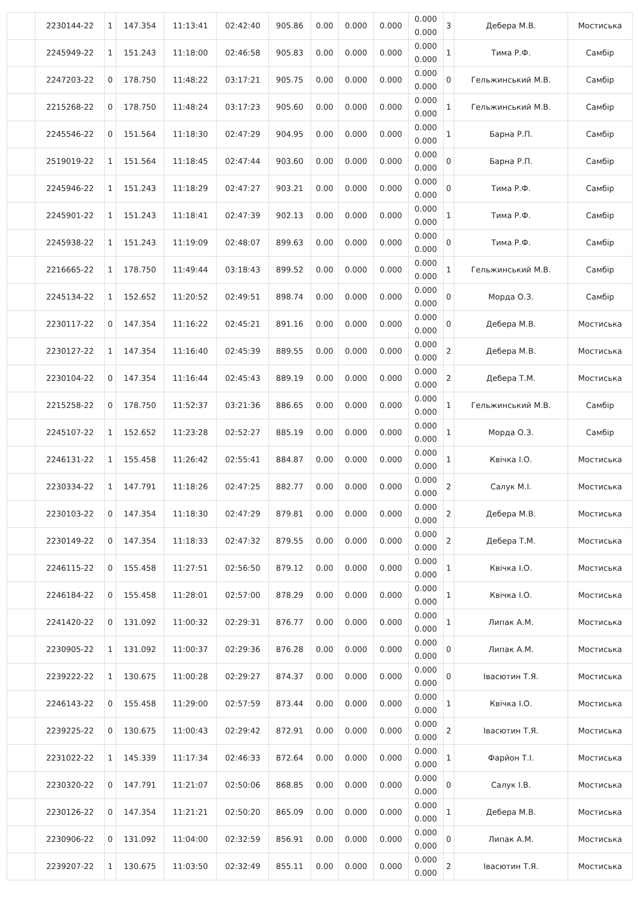| | 2230144-22 | 1 | 147.354 | 11:13:41 | 02:42:40 | 905.86 | 0.00 | 0.000 | 0.000 | 0.000 0.000 | 3 | Дебера М.В. | Мостиська |
| | 2245949-22 | 1 | 151.243 | 11:18:00 | 02:46:58 | 905.83 | 0.00 | 0.000 | 0.000 | 0.000 0.000 | 1 | Тима Р.Ф. | Самбір |
| | 2247203-22 | 0 | 178.750 | 11:48:22 | 03:17:21 | 905.75 | 0.00 | 0.000 | 0.000 | 0.000 0.000 | 0 | Гельжинський М.В. | Самбір |
| | 2215268-22 | 0 | 178.750 | 11:48:24 | 03:17:23 | 905.60 | 0.00 | 0.000 | 0.000 | 0.000 0.000 | 1 | Гельжинський М.В. | Самбір |
| | 2245546-22 | 0 | 151.564 | 11:18:30 | 02:47:29 | 904.95 | 0.00 | 0.000 | 0.000 | 0.000 0.000 | 1 | Барна Р.П. | Самбір |
| | 2519019-22 | 1 | 151.564 | 11:18:45 | 02:47:44 | 903.60 | 0.00 | 0.000 | 0.000 | 0.000 0.000 | 0 | Барна Р.П. | Самбір |
| | 2245946-22 | 1 | 151.243 | 11:18:29 | 02:47:27 | 903.21 | 0.00 | 0.000 | 0.000 | 0.000 0.000 | 0 | Тима Р.Ф. | Самбір |
| | 2245901-22 | 1 | 151.243 | 11:18:41 | 02:47:39 | 902.13 | 0.00 | 0.000 | 0.000 | 0.000 0.000 | 1 | Тима Р.Ф. | Самбір |
| | 2245938-22 | 1 | 151.243 | 11:19:09 | 02:48:07 | 899.63 | 0.00 | 0.000 | 0.000 | 0.000 0.000 | 0 | Тима Р.Ф. | Самбір |
| | 2216665-22 | 1 | 178.750 | 11:49:44 | 03:18:43 | 899.52 | 0.00 | 0.000 | 0.000 | 0.000 0.000 | 1 | Гельжинський М.В. | Самбір |
| | 2245134-22 | 1 | 152.652 | 11:20:52 | 02:49:51 | 898.74 | 0.00 | 0.000 | 0.000 | 0.000 0.000 | 0 | Морда О.З. | Самбір |
| | 2230117-22 | 0 | 147.354 | 11:16:22 | 02:45:21 | 891.16 | 0.00 | 0.000 | 0.000 | 0.000 0.000 | 0 | Дебера М.В. | Мостиська |
| | 2230127-22 | 1 | 147.354 | 11:16:40 | 02:45:39 | 889.55 | 0.00 | 0.000 | 0.000 | 0.000 0.000 | 2 | Дебера М.В. | Мостиська |
| | 2230104-22 | 0 | 147.354 | 11:16:44 | 02:45:43 | 889.19 | 0.00 | 0.000 | 0.000 | 0.000 0.000 | 2 | Дебера Т.М. | Мостиська |
| | 2215258-22 | 0 | 178.750 | 11:52:37 | 03:21:36 | 886.65 | 0.00 | 0.000 | 0.000 | 0.000 0.000 | 1 | Гельжинський М.В. | Самбір |
| | 2245107-22 | 1 | 152.652 | 11:23:28 | 02:52:27 | 885.19 | 0.00 | 0.000 | 0.000 | 0.000 0.000 | 1 | Морда О.З. | Самбір |
| | 2246131-22 | 1 | 155.458 | 11:26:42 | 02:55:41 | 884.87 | 0.00 | 0.000 | 0.000 | 0.000 0.000 | 1 | Квічка І.О. | Мостиська |
| | 2230334-22 | 1 | 147.791 | 11:18:26 | 02:47:25 | 882.77 | 0.00 | 0.000 | 0.000 | 0.000 0.000 | 2 | Салук М.І. | Мостиська |
| | 2230103-22 | 0 | 147.354 | 11:18:30 | 02:47:29 | 879.81 | 0.00 | 0.000 | 0.000 | 0.000 0.000 | 2 | Дебера М.В. | Мостиська |
| | 2230149-22 | 0 | 147.354 | 11:18:33 | 02:47:32 | 879.55 | 0.00 | 0.000 | 0.000 | 0.000 0.000 | 2 | Дебера Т.М. | Мостиська |
| | 2246115-22 | 0 | 155.458 | 11:27:51 | 02:56:50 | 879.12 | 0.00 | 0.000 | 0.000 | 0.000 0.000 | 1 | Квічка І.О. | Мостиська |
| | 2246184-22 | 0 | 155.458 | 11:28:01 | 02:57:00 | 878.29 | 0.00 | 0.000 | 0.000 | 0.000 0.000 | 1 | Квічка І.О. | Мостиська |
| | 2241420-22 | 0 | 131.092 | 11:00:32 | 02:29:31 | 876.77 | 0.00 | 0.000 | 0.000 | 0.000 0.000 | 1 | Липак А.М. | Мостиська |
| | 2230905-22 | 1 | 131.092 | 11:00:37 | 02:29:36 | 876.28 | 0.00 | 0.000 | 0.000 | 0.000 0.000 | 0 | Липак А.М. | Мостиська |
| | 2239222-22 | 1 | 130.675 | 11:00:28 | 02:29:27 | 874.37 | 0.00 | 0.000 | 0.000 | 0.000 0.000 | 0 | Івасютин Т.Я. | Мостиська |
| | 2246143-22 | 0 | 155.458 | 11:29:00 | 02:57:59 | 873.44 | 0.00 | 0.000 | 0.000 | 0.000 0.000 | 1 | Квічка І.О. | Мостиська |
| | 2239225-22 | 0 | 130.675 | 11:00:43 | 02:29:42 | 872.91 | 0.00 | 0.000 | 0.000 | 0.000 0.000 | 2 | Івасютин Т.Я. | Мостиська |
| | 2231022-22 | 1 | 145.339 | 11:17:34 | 02:46:33 | 872.64 | 0.00 | 0.000 | 0.000 | 0.000 0.000 | 1 | Фарйон Т.І. | Мостиська |
| | 2230320-22 | 0 | 147.791 | 11:21:07 | 02:50:06 | 868.85 | 0.00 | 0.000 | 0.000 | 0.000 0.000 | 0 | Салук І.В. | Мостиська |
| | 2230126-22 | 0 | 147.354 | 11:21:21 | 02:50:20 | 865.09 | 0.00 | 0.000 | 0.000 | 0.000 0.000 | 1 | Дебера М.В. | Мостиська |
| | 2230906-22 | 0 | 131.092 | 11:04:00 | 02:32:59 | 856.91 | 0.00 | 0.000 | 0.000 | 0.000 0.000 | 0 | Липак А.М. | Мостиська |
| | 2239207-22 | 1 | 130.675 | 11:03:50 | 02:32:49 | 855.11 | 0.00 | 0.000 | 0.000 | 0.000 0.000 | 2 | Івасютин Т.Я. | Мостиська |